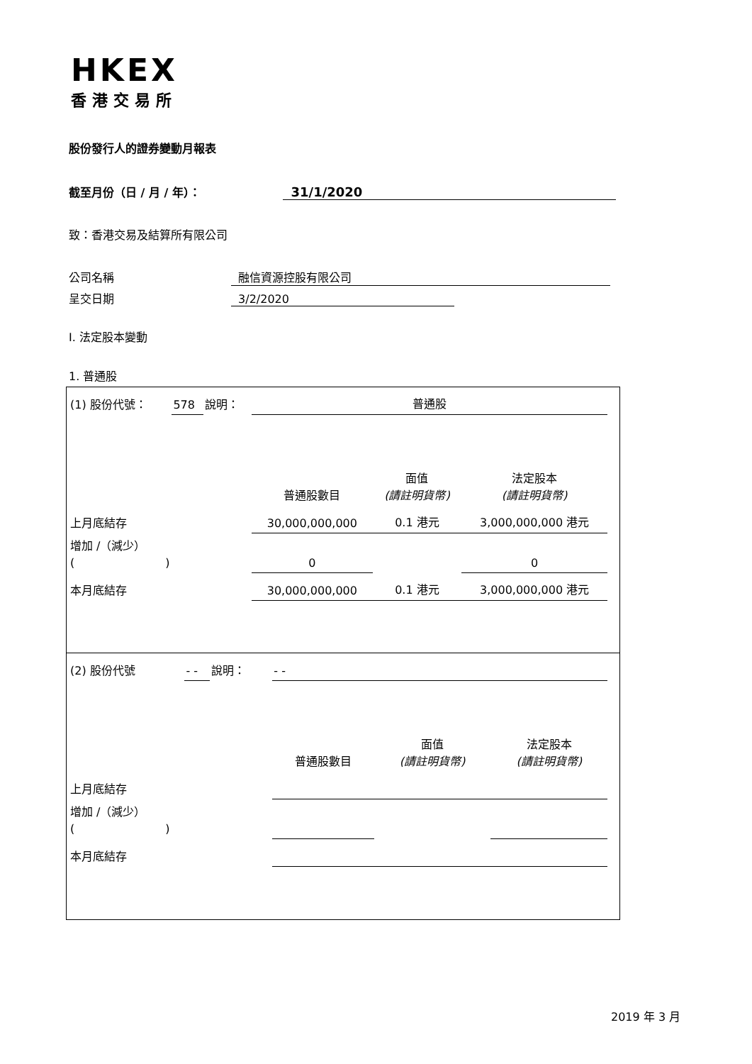HKEX
香港交易所
股份發行人的證券變動月報表
截至月份（日 / 月 / 年）： 31/1/2020
致：香港交易及結算所有限公司
公司名稱 融信資源控股有限公司
呈交日期 3/2/2020
I. 法定股本變動
1. 普通股
| (1) 股份代號： | 578 | 說明： | 普通股 | | |
| | | | 普通股數目 | 面值 (請註明貨幣) | 法定股本 (請註明貨幣) |
| 上月底結存 | | | 30,000,000,000 | 0.1 港元 | 3,000,000,000 港元 |
| 增加 /（減少） ( ) | | | 0 | | 0 |
| 本月底結存 | | | 30,000,000,000 | 0.1 港元 | 3,000,000,000 港元 |
| (2) 股份代號 | - - | 說明： | - - | | |
| | | | 普通股數目 | 面值 (請註明貨幣) | 法定股本 (請註明貨幣) |
| 上月底結存 | | | | | |
| 增加 /（減少） ( ) | | | | | |
| 本月底結存 | | | | | |
2019 年 3 月